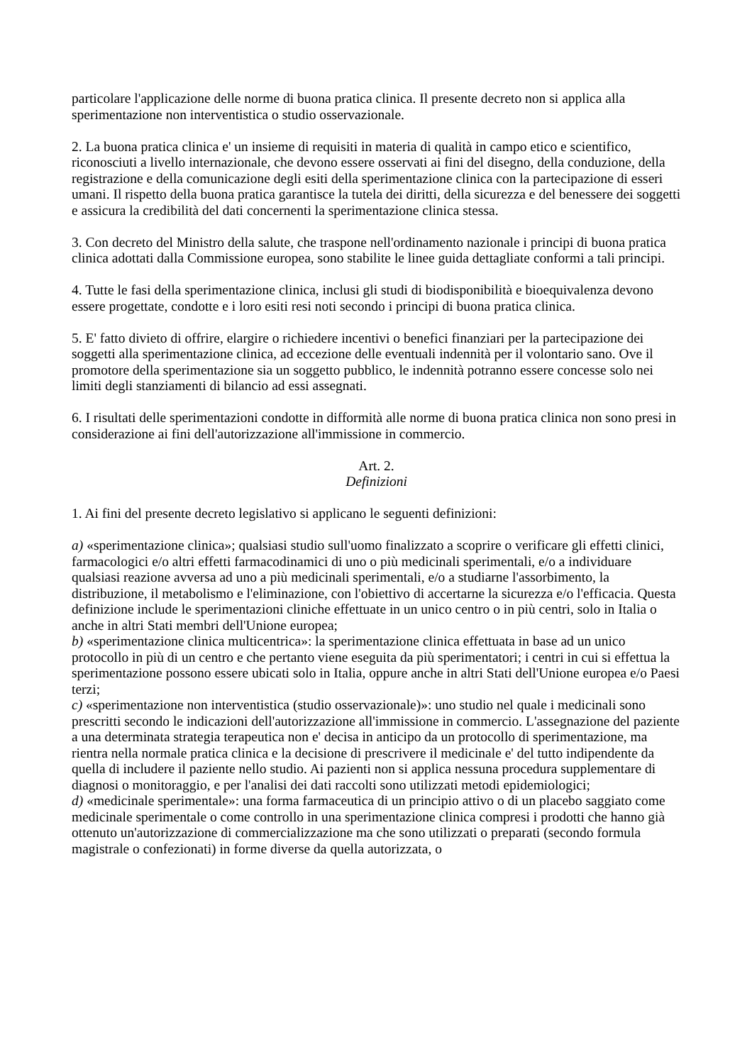particolare l'applicazione delle norme di buona pratica clinica. Il presente decreto non si applica alla sperimentazione non interventistica o studio osservazionale.
2. La buona pratica clinica e' un insieme di requisiti in materia di qualità in campo etico e scientifico, riconosciuti a livello internazionale, che devono essere osservati ai fini del disegno, della conduzione, della registrazione e della comunicazione degli esiti della sperimentazione clinica con la partecipazione di esseri umani. Il rispetto della buona pratica garantisce la tutela dei diritti, della sicurezza e del benessere dei soggetti e assicura la credibilità del dati concernenti la sperimentazione clinica stessa.
3. Con decreto del Ministro della salute, che traspone nell'ordinamento nazionale i principi di buona pratica clinica adottati dalla Commissione europea, sono stabilite le linee guida dettagliate conformi a tali principi.
4. Tutte le fasi della sperimentazione clinica, inclusi gli studi di biodisponibilità e bioequivalenza devono essere progettate, condotte e i loro esiti resi noti secondo i principi di buona pratica clinica.
5. E' fatto divieto di offrire, elargire o richiedere incentivi o benefici finanziari per la partecipazione dei soggetti alla sperimentazione clinica, ad eccezione delle eventuali indennità per il volontario sano. Ove il promotore della sperimentazione sia un soggetto pubblico, le indennità potranno essere concesse solo nei limiti degli stanziamenti di bilancio ad essi assegnati.
6. I risultati delle sperimentazioni condotte in difformità alle norme di buona pratica clinica non sono presi in considerazione ai fini dell'autorizzazione all'immissione in commercio.
Art. 2.
Definizioni
1. Ai fini del presente decreto legislativo si applicano le seguenti definizioni:
a) «sperimentazione clinica»; qualsiasi studio sull'uomo finalizzato a scoprire o verificare gli effetti clinici, farmacologici e/o altri effetti farmacodinamici di uno o più medicinali sperimentali, e/o a individuare qualsiasi reazione avversa ad uno a più medicinali sperimentali, e/o a studiarne l'assorbimento, la distribuzione, il metabolismo e l'eliminazione, con l'obiettivo di accertarne la sicurezza e/o l'efficacia. Questa definizione include le sperimentazioni cliniche effettuate in un unico centro o in più centri, solo in Italia o anche in altri Stati membri dell'Unione europea;
b) «sperimentazione clinica multicentrica»: la sperimentazione clinica effettuata in base ad un unico protocollo in più di un centro e che pertanto viene eseguita da più sperimentatori; i centri in cui si effettua la sperimentazione possono essere ubicati solo in Italia, oppure anche in altri Stati dell'Unione europea e/o Paesi terzi;
c) «sperimentazione non interventistica (studio osservazionale)»: uno studio nel quale i medicinali sono prescritti secondo le indicazioni dell'autorizzazione all'immissione in commercio. L'assegnazione del paziente a una determinata strategia terapeutica non e' decisa in anticipo da un protocollo di sperimentazione, ma rientra nella normale pratica clinica e la decisione di prescrivere il medicinale e' del tutto indipendente da quella di includere il paziente nello studio. Ai pazienti non si applica nessuna procedura supplementare di diagnosi o monitoraggio, e per l'analisi dei dati raccolti sono utilizzati metodi epidemiologici;
d) «medicinale sperimentale»: una forma farmaceutica di un principio attivo o di un placebo saggiato come medicinale sperimentale o come controllo in una sperimentazione clinica compresi i prodotti che hanno già ottenuto un'autorizzazione di commercializzazione ma che sono utilizzati o preparati (secondo formula magistrale o confezionati) in forme diverse da quella autorizzata, o